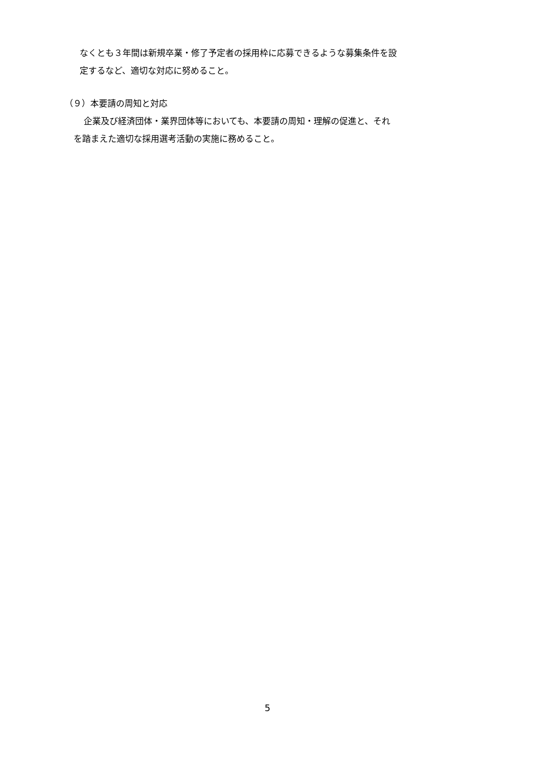なくとも３年間は新規卒業・修了予定者の採用枠に応募できるような募集条件を設
定するなど、適切な対応に努めること。
（９）本要請の周知と対応
企業及び経済団体・業界団体等においても、本要請の周知・理解の促進と、それ
を踏まえた適切な採用選考活動の実施に務めること。
5